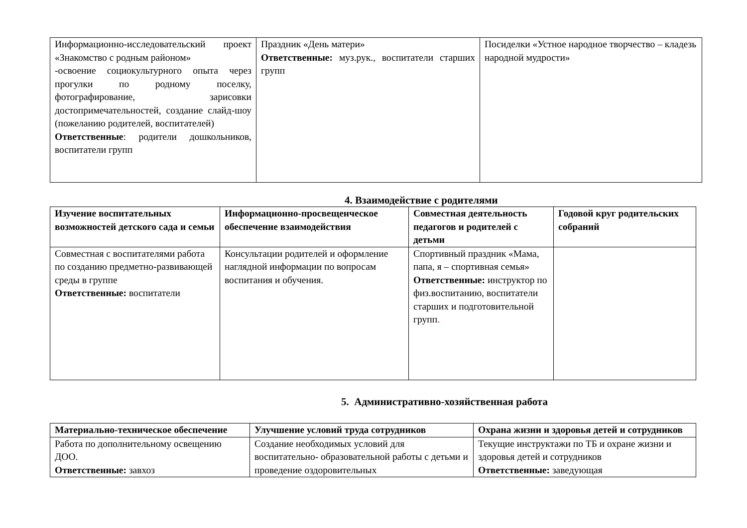| Информационно-исследовательский проект «Знакомство с родным районом» -освоение социокультурного опыта через прогулки по родному поселку, фотографирование, зарисовки достопримечательностей, создание слайд-шоу (пожеланию родителей, воспитателей) Ответственные : родители дошкольников, воспитатели групп | Праздник «День матери» Ответственные: муз.рук., воспитатели старших групп | Посиделки «Устное народное творчество – кладезь народной мудрости» |
4. Взаимодействие с родителями
| Изучение воспитательных возможностей детского сада и семьи | Информационно-просвещенческое обеспечение взаимодействия | Совместная деятельность педагогов и родителей с детьми | Годовой круг родительских собраний |
| --- | --- | --- | --- |
| Совместная с воспитателями работа по созданию предметно-развивающей среды в группе Ответственные: воспитатели | Консультации родителей и оформление наглядной информации по вопросам воспитания и обучения. | Спортивный праздник «Мама, папа, я – спортивная семья» Ответственные: инструктор по физ.воспитанию, воспитатели старших и подготовительной групп . | |
5. Административно-хозяйственная работа
| Материально-техническое обеспечение | Улучшение условий труда сотрудников | Охрана жизни и здоровья детей и сотрудников |
| --- | --- | --- |
| Работа по дополнительному освещению ДОО. Ответственные: завхоз | Создание необходимых условий для воспитательно- образовательной работы с детьми и проведение оздоровительных | Текущие инструктажи по ТБ и охране жизни и здоровья детей и сотрудников Ответственные: заведующая |